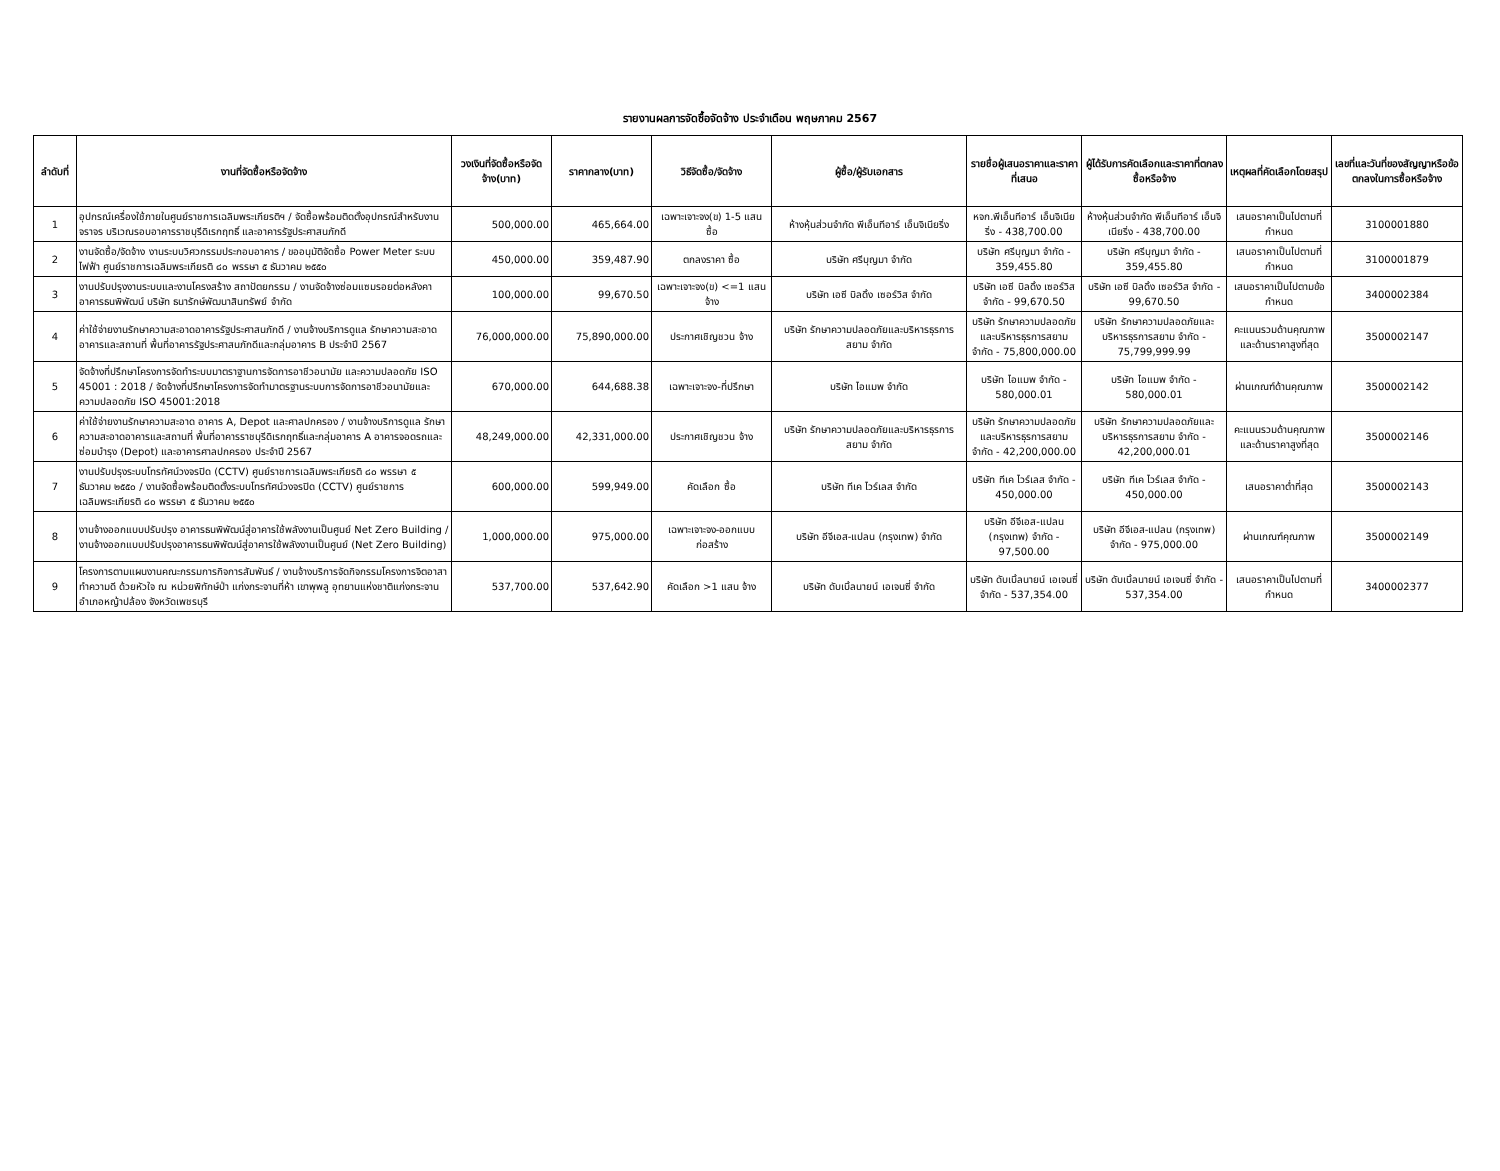รายงานผลการจัดซื้อจัดจ้าง ประจำเดือน พฤษภาคม 2567
| ลำดับที่ | งานที่จัดซื้อหรือจัดจ้าง | วงเงินที่จัดซื้อหรือจัดจ้าง(บาท) | ราคากลาง(บาท) | วิธีจัดซื้อ/จัดจ้าง | ผู้ซื้อ/ผู้รับเอกสาร | รายชื่อผู้เสนอราคาและราคาที่เสนอ | ผู้ได้รับการคัดเลือกและราคาที่ตกลงซื้อหรือจ้าง | เหตุผลที่คัดเลือกโดยสรุป | เลขที่และวันที่ของสัญญาหรือข้อตกลงในการซื้อหรือจ้าง |
| --- | --- | --- | --- | --- | --- | --- | --- | --- | --- |
| 1 | อุปกรณ์เครื่องใช้ภายในศูนย์ราชการเฉลิมพระเกียรติฯ / จัดซื้อพร้อมติดตั้งอุปกรณ์สำหรับงานจราจร บริเวณรอบอาคารราชบุรีดิเรกฤทธิ์ และอาคารรัฐประศาสนภักดี | 500,000.00 | 465,664.00 | เฉพาะเจาะจง(ข) 1-5 แสน ซื้อ | ห้างหุ้นส่วนจำกัด พีเอ็นทีอาร์ เอ็นจิเนียริ่ง | หจก.พีเอ็นทีอาร์ เอ็นจิเนียริ่ง - 438,700.00 | ห้างหุ้นส่วนจำกัด พีเอ็นทีอาร์ เอ็นจิเนียริ่ง - 438,700.00 | เสนอราคาเป็นไปตามที่กำหนด | 3100001880 |
| 2 | งานจัดซื้อ/จัดจ้าง งานระบบวิศวกรรมประกอบอาคาร / ขออนุมัติจัดซื้อ Power Meter ระบบไฟฟ้า ศูนย์ราชการเฉลิมพระเกียรติ ๘๐ พรรษา ๕ ธันวาคม ๒๕๕๐ | 450,000.00 | 359,487.90 | ตกลงราคา ซื้อ | บริษัท ศรีบุญมา จำกัด | บริษัท ศรีบุญมา จำกัด - 359,455.80 | บริษัท ศรีบุญมา จำกัด - 359,455.80 | เสนอราคาเป็นไปตามที่กำหนด | 3100001879 |
| 3 | งานปรับปรุงงานระบบและงานโครงสร้าง สถาปัตยกรรม / งานจัดจ้างซ่อมแซมรอยต่อหลังคา อาคารธนพิพัฒน์ บริษัท ธนารักษ์พัฒนาสินทรัพย์ จำกัด | 100,000.00 | 99,670.50 | เฉพาะเจาะจง(ข) <=1 แสน จ้าง | บริษัท เอซี บิลดิ้ง เซอร์วิส จำกัด | บริษัท เอซี บิลดิ้ง เซอร์วิส จำกัด - 99,670.50 | บริษัท เอซี บิลดิ้ง เซอร์วิส จำกัด - 99,670.50 | เสนอราคาเป็นไปตามข้อกำหนด | 3400002384 |
| 4 | ค่าใช้จ่ายงานรักษาความสะอาดอาคารรัฐประศาสนภักดี / งานจ้างบริการดูแล รักษาความสะอาดอาคารและสถานที่ พื้นที่อาคารรัฐประศาสนภักดีและกลุ่มอาคาร B ประจำปี 2567 | 76,000,000.00 | 75,890,000.00 | ประกาศเชิญชวน จ้าง | บริษัท รักษาความปลอดภัยและบริหารธุรการสยาม จำกัด | บริษัท รักษาความปลอดภัยและบริหารธุรการสยาม จำกัด - 75,800,000.00 | บริษัท รักษาความปลอดภัยและบริหารธุรการสยาม จำกัด - 75,799,999.99 | คะแนนรวมด้านคุณภาพและด้านราคาสูงที่สุด | 3500002147 |
| 5 | จัดจ้างที่ปรึกษาโครงการจัดทำระบบมาตราฐานการจัดการอาชีวอนามัย และความปลอดภัย ISO 45001 : 2018 / จัดจ้างที่ปรึกษาโครงการจัดทำมาตรฐานระบบการจัดการอาชีวอนามัยและความปลอดภัย ISO 45001:2018 | 670,000.00 | 644,688.38 | เฉพาะเจาะจง-ที่ปรึกษา | บริษัท ไอแมพ จำกัด | บริษัท ไอแมพ จำกัด - 580,000.01 | บริษัท ไอแมพ จำกัด - 580,000.01 | ผ่านเกณฑ์ด้านคุณภาพ | 3500002142 |
| 6 | ค่าใช้จ่ายงานรักษาความสะอาด อาคาร A, Depot และศาลปกครอง / งานจ้างบริการดูแล รักษาความสะอาดอาคารและสถานที่ พื้นที่อาคารราชบุรีดิเรกฤทธิ์และกลุ่มอาคาร A อาคารจอดรถและซ่อมบำรุง (Depot) และอาคารศาลปกครอง ประจำปี 2567 | 48,249,000.00 | 42,331,000.00 | ประกาศเชิญชวน จ้าง | บริษัท รักษาความปลอดภัยและบริหารธุรการสยาม จำกัด | บริษัท รักษาความปลอดภัยและบริหารธุรการสยาม จำกัด - 42,200,000.00 | บริษัท รักษาความปลอดภัยและบริหารธุรการสยาม จำกัด - 42,200,000.01 | คะแนนรวมด้านคุณภาพและด้านราคาสูงที่สุด | 3500002146 |
| 7 | งานปรับปรุงระบบโทรทัศน์วงจรปิด (CCTV) ศูนย์ราชการเฉลิมพระเกียรติ ๘๐ พรรษา ๕ ธันวาคม ๒๕๕๐ / งานจัดซื้อพร้อมติดตั้งระบบโทรทัศน์วงจรปิด (CCTV) ศูนย์ราชการเฉลิมพระเกียรติ ๘๐ พรรษา ๕ ธันวาคม ๒๕๕๐ | 600,000.00 | 599,949.00 | คัดเลือก ซื้อ | บริษัท ทีเค ไวร์เลส จำกัด | บริษัท ทีเค ไวร์เลส จำกัด - 450,000.00 | บริษัท ทีเค ไวร์เลส จำกัด - 450,000.00 | เสนอราคาต่ำที่สุด | 3500002143 |
| 8 | งานจ้างออกแบบปรับปรุง อาคารธนพิพัฒน์สู่อาคารใช้พลังงานเป็นศูนย์ Net Zero Building / งานจ้างออกแบบปรับปรุงอาคารธนพิพัฒน์สู่อาคารใช้พลังงานเป็นศูนย์ (Net Zero Building) | 1,000,000.00 | 975,000.00 | เฉพาะเจาะจง-ออกแบบก่อสร้าง | บริษัท อีจีเอส-แปลน (กรุงเทพ) จำกัด | บริษัท อีจีเอส-แปลน (กรุงเทพ) จำกัด - 97,500.00 | บริษัท อีจีเอส-แปลน (กรุงเทพ) จำกัด - 975,000.00 | ผ่านเกณฑ์คุณภาพ | 3500002149 |
| 9 | โครงการตามแผนงานคณะกรรมการกิจการสัมพันธ์ / งานจ้างบริการจัดกิจกรรมโครงการจิตอาสา ทำความดี ด้วยหัวใจ ณ หน่วยพิทักษ์ป่า แก่งกระจานที่ห้า เขาพุพลู อุทยานแห่งชาติแก่งกระจาน อำเภอหญ้าปล้อง จังหวัดเพชรบุรี | 537,700.00 | 537,642.90 | คัดเลือก >1 แสน จ้าง | บริษัท ดับเบิ้ลนายน์ เอเจนซี่ จำกัด | บริษัท ดับเบิ้ลนายน์ เอเจนซี่ จำกัด - 537,354.00 | บริษัท ดับเบิ้ลนายน์ เอเจนซี่ จำกัด - 537,354.00 | เสนอราคาเป็นไปตามที่กำหนด | 3400002377 |